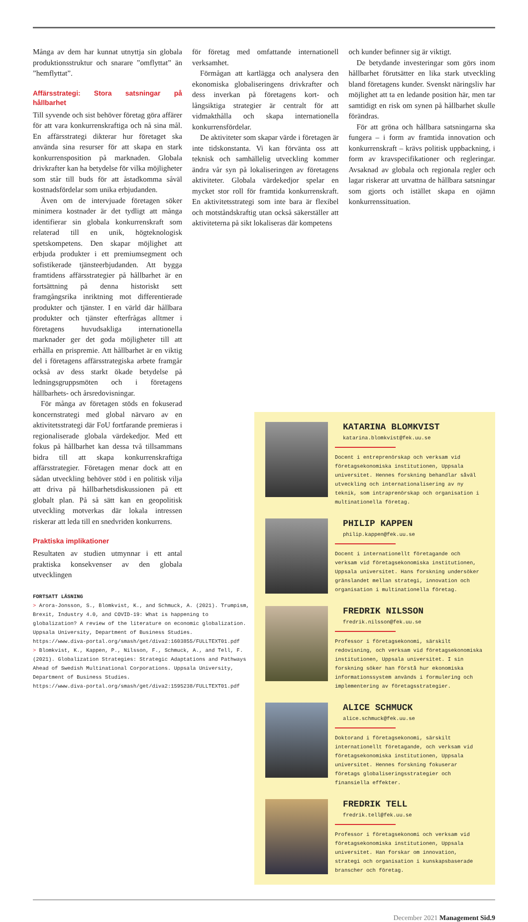Många av dem har kunnat utnyttja sin globala produktionsstruktur och snarare ”omflyttat” än ”hemflyttat”.
Affärsstrategi: Stora satsningar på hållbarhet
Till syvende och sist behöver företag göra affärer för att vara konkurrenskraftiga och nå sina mål. En affärsstrategi dikterar hur företaget ska använda sina resurser för att skapa en stark konkurrensposition på marknaden. Globala drivkrafter kan ha betydelse för vilka möjligheter som står till buds för att åstadkomma såväl kostnadsfördelar som unika erbjudanden.
Även om de intervjuade företagen söker minimera kostnader är det tydligt att många identifierar sin globala konkurrenskraft som relaterad till en unik, högteknologisk spetskompetens. Den skapar möjlighet att erbjuda produkter i ett premiumsegment och sofistikerade tjänsteerbjudanden. Att bygga framtidens affärsstrategier på hållbarhet är en fortsättning på denna historiskt sett framgångsrika inriktning mot differentierade produkter och tjänster. I en värld där hållbara produkter och tjänster efterfrågas alltmer i företagens huvudsakliga internationella marknader ger det goda möjligheter till att erhålla en prispremie. Att hållbarhet är en viktig del i företagens affärsstrategiska arbete framgår också av dess starkt ökade betydelse på ledningsgruppsmöten och i företagens hållbarhets- och årsredovisningar.
För många av företagen stöds en fokuserad koncernstrategi med global närvaro av en aktivitetsstrategi där FoU fortfarande premieras i regionaliserade globala värdekedjor. Med ett fokus på hållbarhet kan dessa två tillsammans bidra till att skapa konkurrenskraftiga affärsstrategier. Företagen menar dock att en sådan utveckling behöver stöd i en politisk vilja att driva på hållbarhetsdiskussionen på ett globalt plan. På så sätt kan en geopolitisk utveckling motverkas där lokala intressen riskerar att leda till en snedvriden konkurrens.
Praktiska implikationer
Resultaten av studien utmynnar i ett antal praktiska konsekvenser av den globala utvecklingen
FORTSATT LÄSNING
> Arora-Jonsson, S., Blomkvist, K., and Schmuck, A. (2021). Trumpism, Brexit, Industry 4.0, and COVID-19: What is happening to globalization? A review of the literature on economic globalization.
Uppsala University, Department of Business Studies.
https://www.diva-portal.org/smash/get/diva2:1603855/FULLTEXT01.pdf
> Blomkvist, K., Kappen, P., Nilsson, F., Schmuck, A., and Tell, F. (2021). Globalization Strategies: Strategic Adaptations and Pathways Ahead of Swedish Multinational Corporations. Uppsala University, Department of Business Studies.
https://www.diva-portal.org/smash/get/diva2:1595238/FULLTEXT01.pdf
för företag med omfattande internationell verksamhet.
Förmågan att kartlägga och analysera den ekonomiska globaliseringens drivkrafter och dess inverkan på företagens kort- och långsiktiga strategier är centralt för att vidmakthålla och skapa internationella konkurrensfördelar.
De aktiviteter som skapar värde i företagen är inte tidskonstanta. Vi kan förvänta oss att teknisk och samhällelig utveckling kommer ändra vår syn på lokaliseringen av företagens aktiviteter. Globala värdekedjor spelar en mycket stor roll för framtida konkurrenskraft. En aktivitetsstrategi som inte bara är flexibel och motståndskraftig utan också säkerställer att aktiviteterna på sikt lokaliseras där kompetens
och kunder befinner sig är viktigt.
De betydande investeringar som görs inom hållbarhet förutsätter en lika stark utveckling bland företagens kunder. Svenskt näringsliv har möjlighet att ta en ledande position här, men tar samtidigt en risk om synen på hållbarhet skulle förändras.
För att gröna och hållbara satsningarna ska fungera – i form av framtida innovation och konkurrenskraft – krävs politisk uppbackning, i form av kravspecifikationer och regleringar. Avsaknad av globala och regionala regler och lagar riskerar att urvattna de hållbara satsningar som gjorts och istället skapa en ojämn konkurrenssituation.
KATARINA BLOMKVIST
katarina.blomkvist@fek.uu.se
Docent i entreprenörskap och verksam vid företagsekonomiska institutionen, Uppsala universitet. Hennes forskning behandlar såväl utveckling och internationalisering av ny teknik, som intraprenörskap och organisation i multinationella företag.
PHILIP KAPPEN
philip.kappen@fek.uu.se
Docent i internationellt företagande och verksam vid företagsekonomiska institutionen, Uppsala universitet. Hans forskning undersöker gränslandet mellan strategi, innovation och organisation i multinationella företag.
FREDRIK NILSSON
fredrik.nilsson@fek.uu.se
Professor i företagsekonomi, särskilt redovisning, och verksam vid företagsekonomiska institutionen, Uppsala universitet. I sin forskning söker han förstå hur ekonomiska informationssystem används i formulering och implementering av företagsstrategier.
ALICE SCHMUCK
alice.schmuck@fek.uu.se
Doktorand i företagsekonomi, särskilt internationellt företagande, och verksam vid företagsekonomiska institutionen, Uppsala universitet. Hennes forskning fokuserar företags globaliseringsstrategier och finansiella effekter.
FREDRIK TELL
fredrik.tell@fek.uu.se
Professor i företagsekonomi och verksam vid företagsekonomiska institutionen, Uppsala universitet. Han forskar om innovation, strategi och organisation i kunskapsbaserade branscher och företag.
December 2021 Management Sid.9